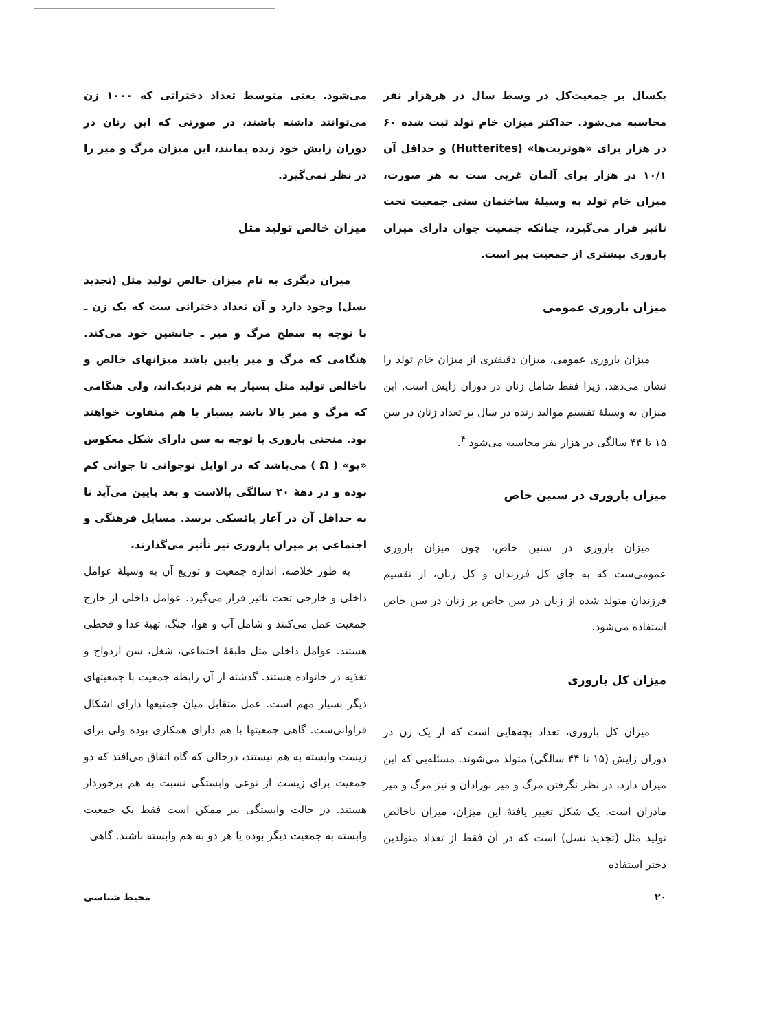یکسال بر جمعیت‌کل در وسط سال در هرهزار نفر محاسبه می‌شود. حداکثر میزان خام تولد ثبت شده ۶۰ در هزار برای «هوتریت‌ها» (Hutterites) و حداقل آن ۱۰/۱ در هزار برای آلمان غربی ست به هر صورت، میزان خام تولد به وسیلهٔ ساختمان سنی جمعیت تحت تاثیر قرار می‌گیرد، چنانکه جمعیت جوان دارای میزان باروری بیشتری از جمعیت پیر است.
میزان باروری عمومی
میزان باروری عمومی، میزان دقیقتری از میزان خام تولد را نشان می‌دهد، زیرا فقط شامل زنان در دوران زایش است. این میزان به وسیلهٔ تقسیم موالید زنده در سال بر تعداد زنان در سن ۱۵ تا ۴۴ سالگی در هزار نفر محاسبه می‌شود <sup>۴</sup>.
میزان باروری در سنین خاص
میزان باروری در سنین خاص، چون میزان باروری عمومی‌ست که به جای کل فرزندان و کل زنان، از تقسیم فرزندان متولد شده از زنان در سن خاص بر زنان در سن خاص استفاده می‌شود.
میزان کل باروری
میزان کل باروری، تعداد بچه‌هایی است که از یک زن در دوران زایش (۱۵ تا ۴۴ سالگی) متولد می‌شوند. مسئله‌یی که این میزان دارد، در نظر نگرفتن مرگ و میر نوزادان و نیز مرگ و میر مادران است. یک شکل تغییر یافتهٔ این میزان، میزان ناخالص تولید مثل (تجدید نسل) است که در آن فقط از تعداد متولدین دختر استفاده
می‌شود. یعنی متوسط تعداد دخترانی که ۱۰۰۰ زن می‌توانند داشته باشند، در صورتی که این زنان در دوران زایش خود زنده بمانند، این میزان مرگ و میر را در نظر نمی‌گیرد.
میزان خالص تولید مثل
میزان دیگری به نام میزان خالص تولید مثل (تجدید نسل) وجود دارد و آن تعداد دخترانی ست که یک زن ـ با توجه به سطح مرگ و میر ـ جانشین خود می‌کند. هنگامی که مرگ و میر پایین باشد میزانهای خالص و ناخالص تولید مثل بسیار به هم نزدیک‌اند، ولی هنگامی که مرگ و میر بالا باشد بسیار با هم متفاوت خواهند بود. منحنی باروری با توجه به سن دارای شکل معکوس «یو» ( Ω ) می‌باشد که در اوایل نوجوانی تا جوانی کم بوده و در دههٔ ۲۰ سالگی بالاست و بعد پایین می‌آید تا به حداقل آن در آغاز یائسکی برسد. مسایل فرهنگی و اجتماعی بر میزان باروری نیز تأثیر می‌گذارند.
به طور خلاصه، اندازه جمعیت و توزیع آن به وسیلهٔ عوامل داخلی و خارجی تحت تاثیر قرار می‌گیرد. عوامل داخلی از خارج جمعیت عمل می‌کنند و شامل آب و هوا، جنگ، تهیهٔ غذا و قحطی هستند. عوامل داخلی مثل طبقهٔ اجتماعی، شغل، سن ازدواج و تغذیه در خانواده هستند. گذشته از آن رابطه جمعیت با جمعیتهای دیگر بسیار مهم است. عمل متقابل میان جمتیعها دارای اشکال فراوانی‌ست. گاهی جمعیتها با هم دارای همکاری بوده ولی برای زیست وابسته به هم نیستند، درحالی که گاه اتفاق می‌افتد که دو جمعیت برای زیست از نوعی وابستگی نسبت به هم برخوردار هستند. در حالت وابستگی نیز ممکن است فقط یک جمعیت وابسته به جمعیت دیگر بوده یا هر دو به هم وابسته باشند. گاهی
۲۰ محیط شناسی